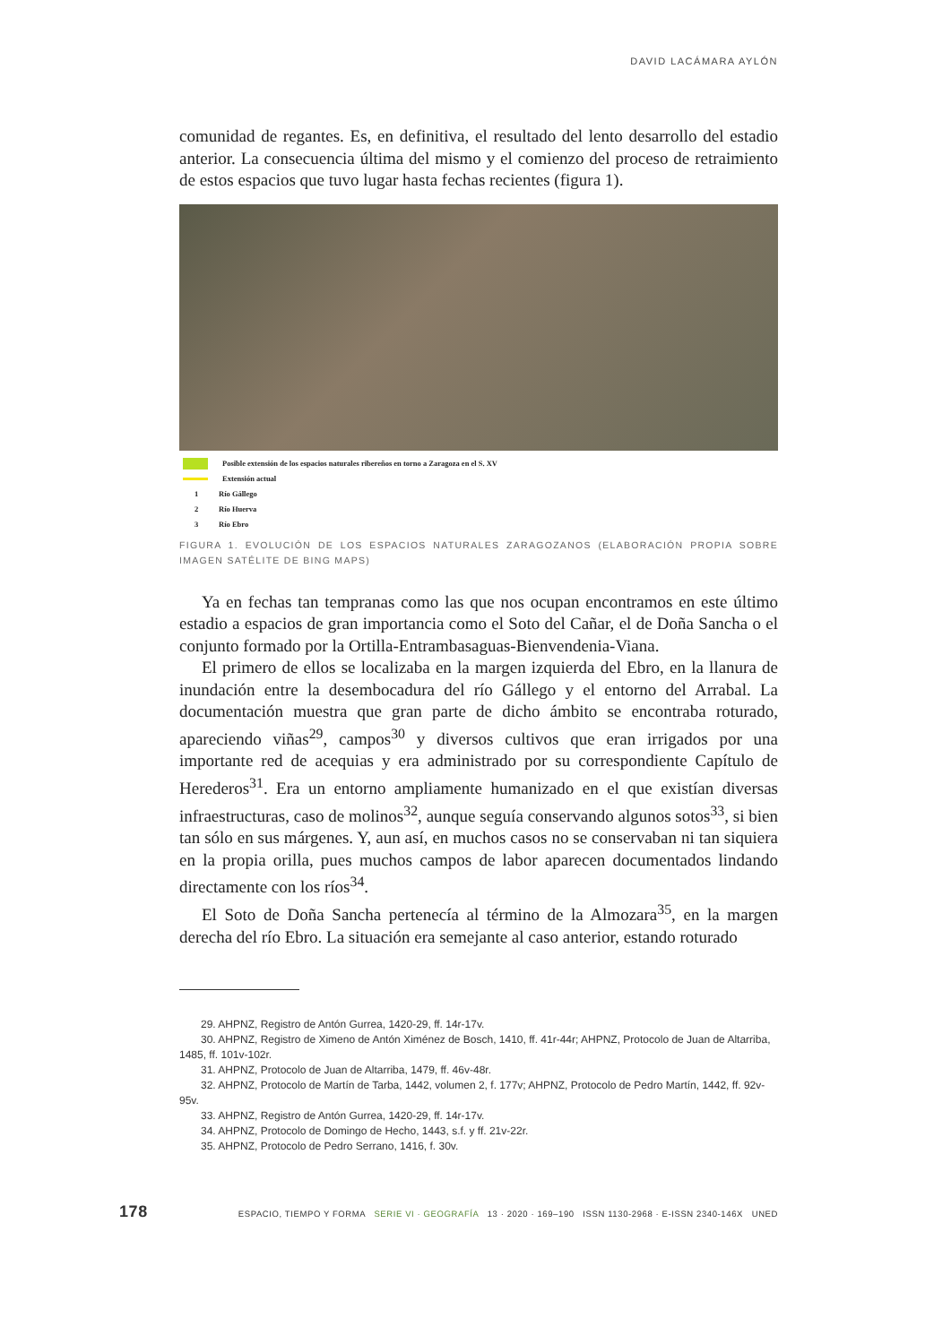DAVID LACÁMARA AYLÓN
comunidad de regantes. Es, en definitiva, el resultado del lento desarrollo del estadio anterior. La consecuencia última del mismo y el comienzo del proceso de retraimiento de estos espacios que tuvo lugar hasta fechas recientes (figura 1).
Posible extensión de los espacios naturales ribereños en torno a Zaragoza en el S. XV
Extensión actual
1 Río Gállego
2 Río Huerva
3 Río Ebro
FIGURA 1. EVOLUCIÓN DE LOS ESPACIOS NATURALES ZARAGOZANOS (ELABORACIÓN PROPIA SOBRE IMAGEN SATÉLITE DE BING MAPS)
Ya en fechas tan tempranas como las que nos ocupan encontramos en este último estadio a espacios de gran importancia como el Soto del Cañar, el de Doña Sancha o el conjunto formado por la Ortilla-Entrambasaguas-Bienvendenia-Viana.
El primero de ellos se localizaba en la margen izquierda del Ebro, en la llanura de inundación entre la desembocadura del río Gállego y el entorno del Arrabal. La documentación muestra que gran parte de dicho ámbito se encontraba roturado, apareciendo viñas<sup>29</sup>, campos<sup>30</sup> y diversos cultivos que eran irrigados por una importante red de acequias y era administrado por su correspondiente Capítulo de Herederos<sup>31</sup>. Era un entorno ampliamente humanizado en el que existían diversas infraestructuras, caso de molinos<sup>32</sup>, aunque seguía conservando algunos sotos<sup>33</sup>, si bien tan sólo en sus márgenes. Y, aun así, en muchos casos no se conservaban ni tan siquiera en la propia orilla, pues muchos campos de labor aparecen documentados lindando directamente con los ríos<sup>34</sup>.
El Soto de Doña Sancha pertenecía al término de la Almozara<sup>35</sup>, en la margen derecha del río Ebro. La situación era semejante al caso anterior, estando roturado
29. AHPNZ, Registro de Antón Gurrea, 1420-29, ff. 14r-17v.
30. AHPNZ, Registro de Ximeno de Antón Ximénez de Bosch, 1410, ff. 41r-44r; AHPNZ, Protocolo de Juan de Altarriba, 1485, ff. 101v-102r.
31. AHPNZ, Protocolo de Juan de Altarriba, 1479, ff. 46v-48r.
32. AHPNZ, Protocolo de Martín de Tarba, 1442, volumen 2, f. 177v; AHPNZ, Protocolo de Pedro Martín, 1442, ff. 92v-95v.
33. AHPNZ, Registro de Antón Gurrea, 1420-29, ff. 14r-17v.
34. AHPNZ, Protocolo de Domingo de Hecho, 1443, s.f. y ff. 21v-22r.
35. AHPNZ, Protocolo de Pedro Serrano, 1416, f. 30v.
178 ESPACIO, TIEMPO Y FORMA SERIE VI · GEOGRAFÍA 13 · 2020 · 169–190 ISSN 1130-2968 · E-ISSN 2340-146X UNED